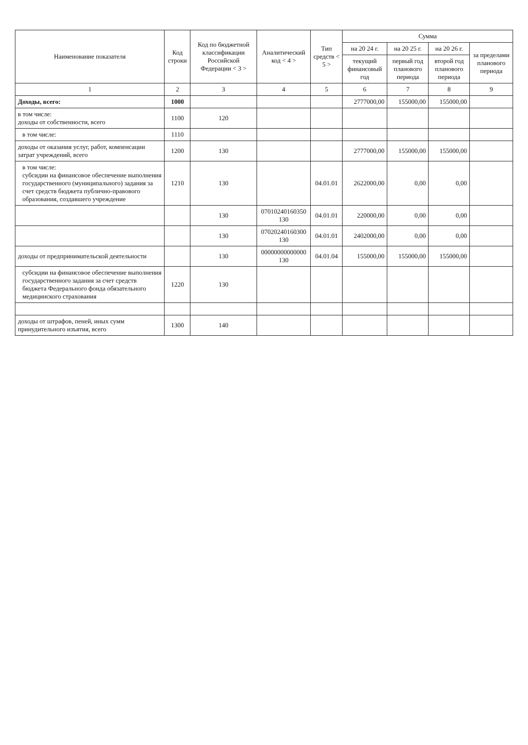| Наименование показателя | Код строки | Код по бюджетной классификации Российской Федерации < 3 > | Аналитический код < 4 > | Тип средств < 5 > | Сумма | | | |
| --- | --- | --- | --- | --- | --- | --- | --- | --- |
| | | | | | на 20 24 г. | на 20 25 г. | на 20 26 г. | за пределами планового периода |
| | | | | | текущий финансовый год | первый год планового периода | второй год планового периода | |
| 1 | 2 | 3 | 4 | 5 | 6 | 7 | 8 | 9 |
| Доходы, всего: | 1000 | | | | 2777000,00 | 155000,00 | 155000,00 | |
| в том числе: доходы от собственности, всего | 1100 | 120 | | | | | | |
| в том числе: | 1110 | | | | | | | |
| доходы от оказания услуг, работ, компенсации затрат учреждений, всего | 1200 | 130 | | | 2777000,00 | 155000,00 | 155000,00 | |
| в том числе: субсидии на финансовое обеспечение выполнения государственного (муниципального) задания за счет средств бюджета публично-правового образования, создавшего учреждение | 1210 | 130 | | 04.01.01 | 2622000,00 | 0,00 | 0,00 | |
| | | 130 | 07010240160350 130 | 04.01.01 | 220000,00 | 0,00 | 0,00 | |
| | | 130 | 07020240160300 130 | 04.01.01 | 2402000,00 | 0,00 | 0,00 | |
| доходы от предпринимательской деятельности | | 130 | 00000000000000 130 | 04.01.04 | 155000,00 | 155000,00 | 155000,00 | |
| субсидии на финансовое обеспечение выполнения государственного задания за счет средств бюджета Федерального фонда обязательного медицинского страхования | 1220 | 130 | | | | | | |
| доходы от штрафов, пеней, иных сумм принудительного изъятия, всего | 1300 | 140 | | | | | | |